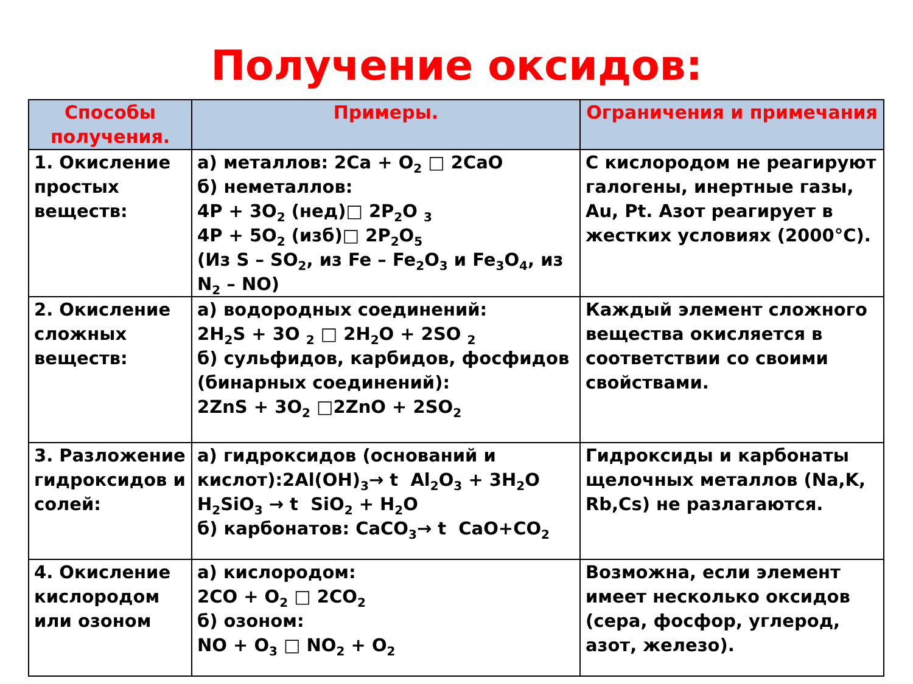Получение оксидов:
| Способы получения. | Примеры. | Ограничения и примечания |
| --- | --- | --- |
| 1. Окисление простых веществ: | а) металлов: 2Ca + O<sub>2</sub> □ 2CaO б) неметаллов: 4P + 3O<sub>2</sub> (нед)□ 2P<sub>2</sub>O <sub>3</sub> 4P + 5O<sub>2</sub> (изб)□ 2P<sub>2</sub>O<sub>5</sub> (Из S – SO<sub>2</sub>, из Fe – Fe<sub>2</sub>O<sub>3</sub> и Fe<sub>3</sub>O<sub>4</sub>, из N<sub>2</sub> – NO) | С кислородом не реагируют галогены, инертные газы, Au, Pt. Азот реагирует в жестких условиях (2000°С). |
| 2. Окисление сложных веществ: | а) водородных соединений: 2H<sub>2</sub>S + 3O <sub>2</sub> □ 2H<sub>2</sub>O + 2SO <sub>2</sub> б) сульфидов, карбидов, фосфидов (бинарных соединений): 2ZnS + 3O<sub>2</sub> □2ZnO + 2SO<sub>2</sub> | Каждый элемент сложного вещества окисляется в соответствии со своими свойствами. |
| 3. Разложение гидроксидов и солей: | а) гидроксидов (оснований и кислот):2Al(OH)<sub>3</sub>→ t Al<sub>2</sub>O<sub>3</sub> + 3H<sub>2</sub>O H<sub>2</sub>SiO<sub>3</sub> → t SiO<sub>2</sub> + H<sub>2</sub>O б) карбонатов: CaCO<sub>3</sub>→ t CaO+CO<sub>2</sub> | Гидроксиды и карбонаты щелочных металлов (Na,K, Rb,Cs) не разлагаются. |
| 4. Окисление кислородом или озоном | а) кислородом: 2CO + O<sub>2</sub> □ 2CO<sub>2</sub> б) озоном: NO + O<sub>3</sub> □ NO<sub>2</sub> + O<sub>2</sub> | Возможна, если элемент имеет несколько оксидов (сера, фосфор, углерод, азот, железо). |